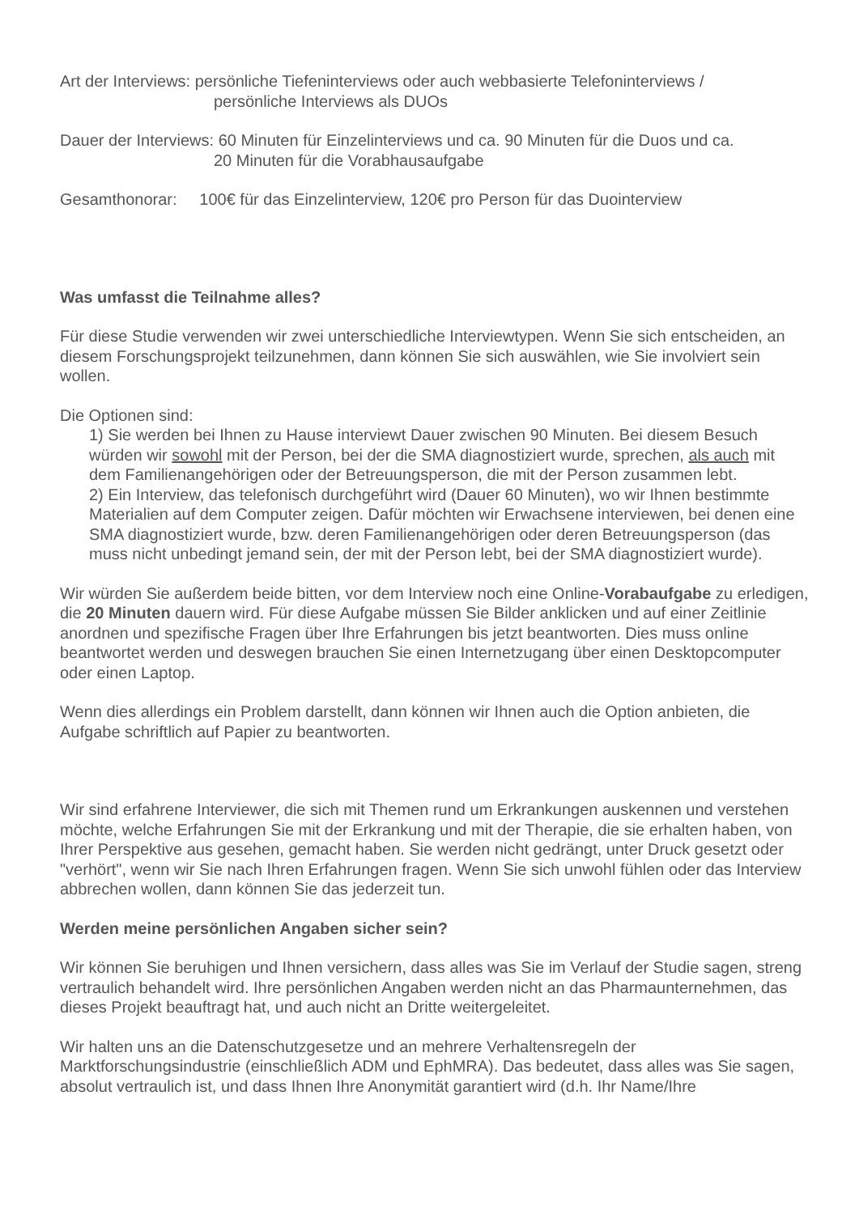Art der Interviews: persönliche Tiefeninterviews oder auch webbasierte Telefoninterviews /
persönliche Interviews als DUOs
Dauer der Interviews: 60 Minuten für Einzelinterviews und ca. 90 Minuten für die Duos und ca.
20 Minuten für die Vorabhausaufgabe
Gesamthonorar: 100€ für das Einzelinterview, 120€ pro Person für das Duointerview
Was umfasst die Teilnahme alles?
Für diese Studie verwenden wir zwei unterschiedliche Interviewtypen. Wenn Sie sich entscheiden, an diesem Forschungsprojekt teilzunehmen, dann können Sie sich auswählen, wie Sie involviert sein wollen.
Die Optionen sind:
1) Sie werden bei Ihnen zu Hause interviewt Dauer zwischen 90 Minuten. Bei diesem Besuch würden wir sowohl mit der Person, bei der die SMA diagnostiziert wurde, sprechen, als auch mit dem Familienangehörigen oder der Betreuungsperson, die mit der Person zusammen lebt.
2) Ein Interview, das telefonisch durchgeführt wird (Dauer 60 Minuten), wo wir Ihnen bestimmte Materialien auf dem Computer zeigen. Dafür möchten wir Erwachsene interviewen, bei denen eine SMA diagnostiziert wurde, bzw. deren Familienangehörigen oder deren Betreuungsperson (das muss nicht unbedingt jemand sein, der mit der Person lebt, bei der SMA diagnostiziert wurde).
Wir würden Sie außerdem beide bitten, vor dem Interview noch eine Online-Vorabaufgabe zu erledigen, die 20 Minuten dauern wird. Für diese Aufgabe müssen Sie Bilder anklicken und auf einer Zeitlinie anordnen und spezifische Fragen über Ihre Erfahrungen bis jetzt beantworten. Dies muss online beantwortet werden und deswegen brauchen Sie einen Internetzugang über einen Desktopcomputer oder einen Laptop.
Wenn dies allerdings ein Problem darstellt, dann können wir Ihnen auch die Option anbieten, die Aufgabe schriftlich auf Papier zu beantworten.
Wir sind erfahrene Interviewer, die sich mit Themen rund um Erkrankungen auskennen und verstehen möchte, welche Erfahrungen Sie mit der Erkrankung und mit der Therapie, die sie erhalten haben, von Ihrer Perspektive aus gesehen, gemacht haben. Sie werden nicht gedrängt, unter Druck gesetzt oder "verhört", wenn wir Sie nach Ihren Erfahrungen fragen. Wenn Sie sich unwohl fühlen oder das Interview abbrechen wollen, dann können Sie das jederzeit tun.
Werden meine persönlichen Angaben sicher sein?
Wir können Sie beruhigen und Ihnen versichern, dass alles was Sie im Verlauf der Studie sagen, streng vertraulich behandelt wird. Ihre persönlichen Angaben werden nicht an das Pharmaunternehmen, das dieses Projekt beauftragt hat, und auch nicht an Dritte weitergeleitet.
Wir halten uns an die Datenschutzgesetze und an mehrere Verhaltensregeln der Marktforschungsindustrie (einschließlich ADM und EphMRA). Das bedeutet, dass alles was Sie sagen, absolut vertraulich ist, und dass Ihnen Ihre Anonymität garantiert wird (d.h. Ihr Name/Ihre